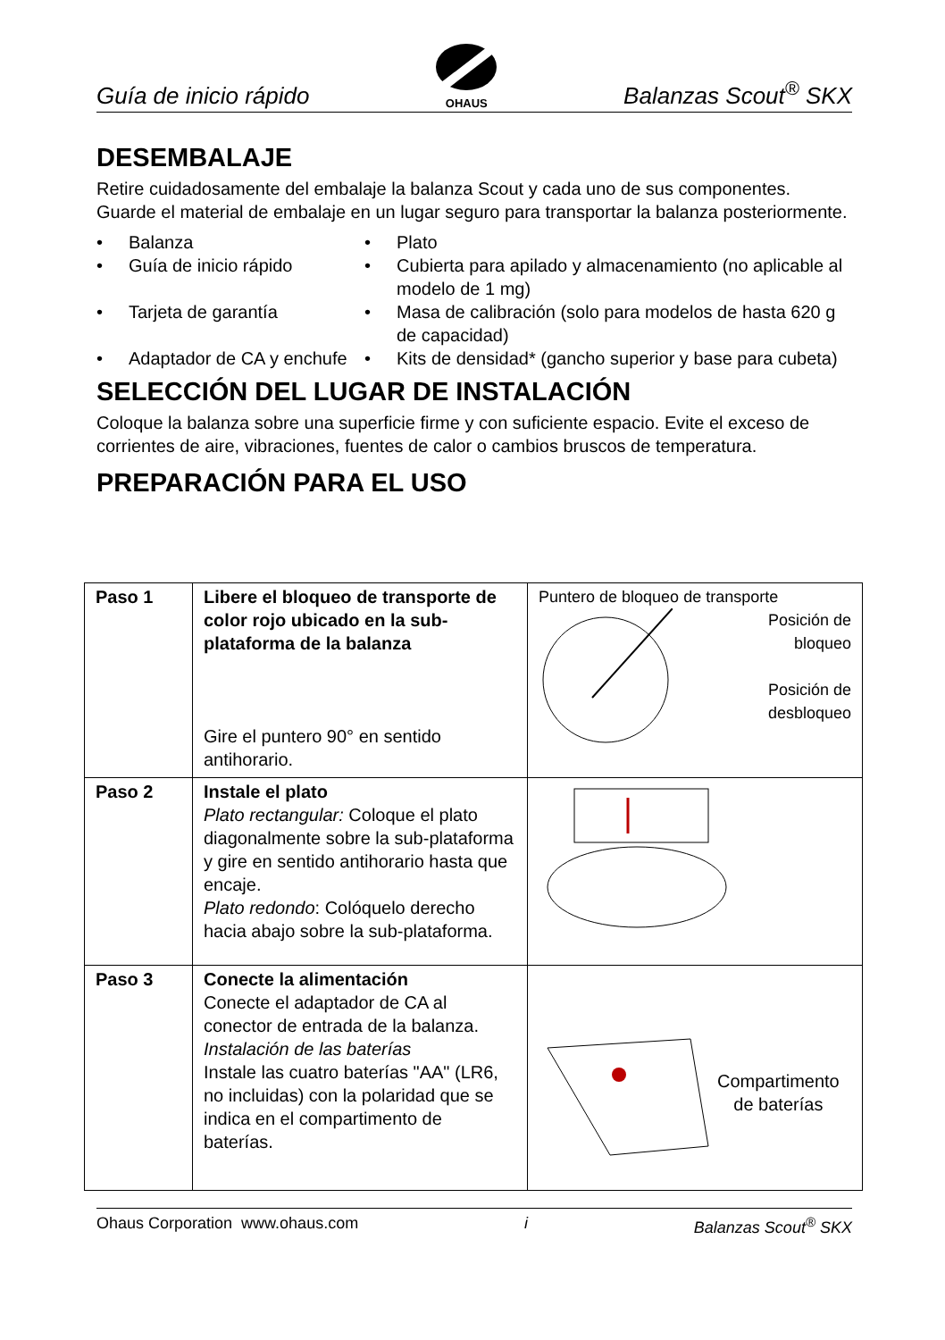Guía de inicio rápido
OHAUS
Balanzas Scout<sup>®</sup> SKX
DESEMBALAJE
Retire cuidadosamente del embalaje la balanza Scout y cada uno de sus componentes. Guarde el material de embalaje en un lugar seguro para transportar la balanza posteriormente.
• Balanza
• Plato
• Guía de inicio rápido
• Cubierta para apilado y almacenamiento (no aplicable al modelo de 1 mg)
• Tarjeta de garantía
• Masa de calibración (solo para modelos de hasta 620 g de capacidad)
• Adaptador de CA y enchufe
• Kits de densidad* (gancho superior y base para cubeta)
SELECCIÓN DEL LUGAR DE INSTALACIÓN
Coloque la balanza sobre una superficie firme y con suficiente espacio. Evite el exceso de corrientes de aire, vibraciones, fuentes de calor o cambios bruscos de temperatura.
PREPARACIÓN PARA EL USO
| Paso 1 | Libere el bloqueo de transporte de color rojo ubicado en la sub-plataforma de la balanza Gire el puntero 90° en sentido antihorario. | Puntero de bloqueo de transporte Posición de bloqueo Posición de desbloqueo |
| Paso 2 | Instale el plato Plato rectangular: Coloque el plato diagonalmente sobre la sub-plataforma y gire en sentido antihorario hasta que encaje. Plato redondo : Colóquelo derecho hacia abajo sobre la sub-plataforma. | |
| Paso 3 | Conecte la alimentación Conecte el adaptador de CA al conector de entrada de la balanza. Instalación de las baterías Instale las cuatro baterías "AA" (LR6, no incluidas) con la polaridad que se indica en el compartimento de baterías. | Compartimento de baterías |
Ohaus Corporation www.ohaus.com i Balanzas Scout<sup>®</sup> SKX